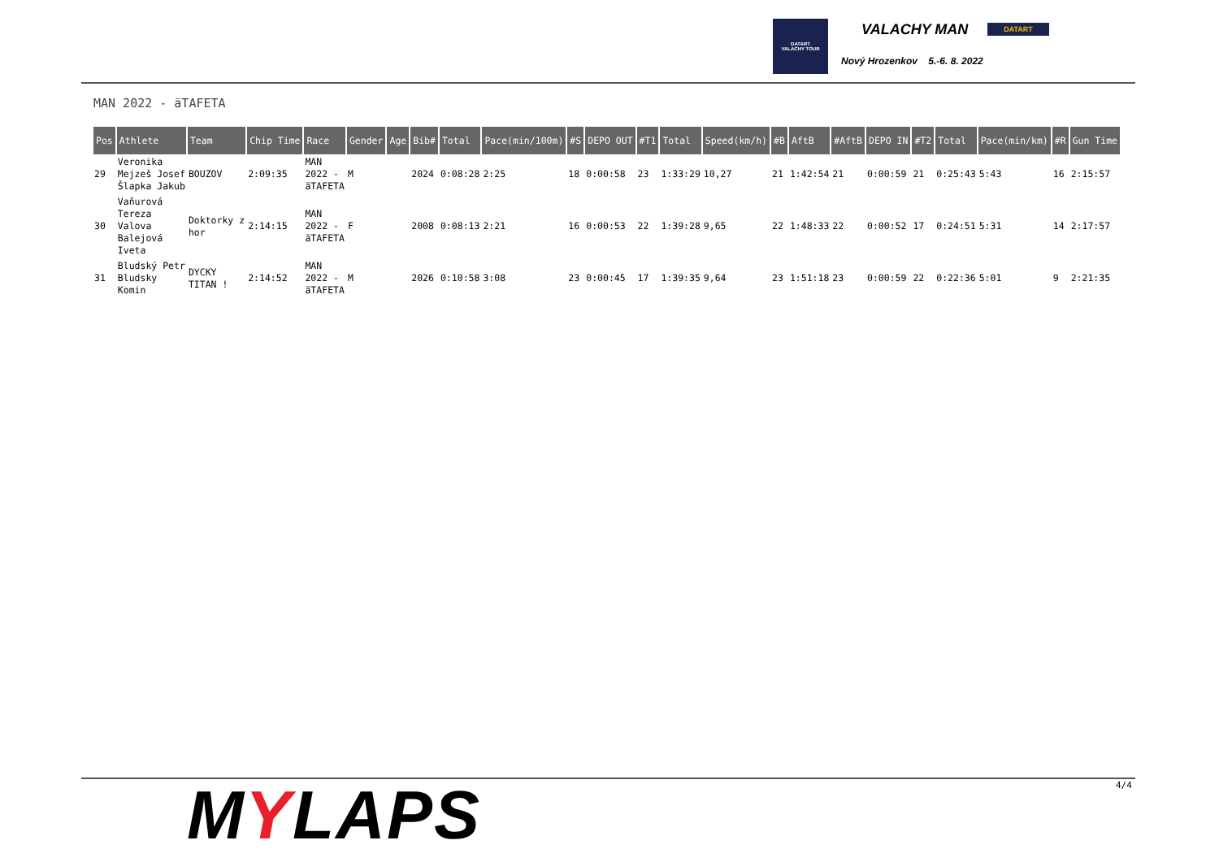DATART
VALACHY TOUR
VALACHY MAN DATART
Nový Hrozenkov 5.-6. 8. 2022
MAN 2022 - äTAFETA
| Pos | Athlete | Team | Chip Time | Race | Gender | Age | Bib# | Total | Pace(min/100m) | #S | DEPO OUT | #T1 | Total | Speed(km/h) | #B | AftB | #AftB | DEPO IN | #T2 | Total | Pace(min/km) | #R | Gun Time |
| --- | --- | --- | --- | --- | --- | --- | --- | --- | --- | --- | --- | --- | --- | --- | --- | --- | --- | --- | --- | --- | --- | --- | --- |
| 29 | Veronika Mejzeš Josef Šlapka Jakub | BOUZOV | 2:09:35 | MAN 2022 - äTAFETA | M | | 2024 | 0:08:28 | 2:25 | 18 | 0:00:58 | 23 | 1:33:29 | 10,27 | 21 | 1:42:54 | 21 | 0:00:59 | 21 | 0:25:43 | 5:43 | 16 | 2:15:57 |
| 30 | Vaňurová Tereza Valova Balejová Iveta | Doktorky z hor | 2:14:15 | MAN 2022 - äTAFETA | F | | 2008 | 0:08:13 | 2:21 | 16 | 0:00:53 | 22 | 1:39:28 | 9,65 | 22 | 1:48:33 | 22 | 0:00:52 | 17 | 0:24:51 | 5:31 | 14 | 2:17:57 |
| 31 | Bludský Petr Bludsky Komin | DYCKY TITAN ! | 2:14:52 | MAN 2022 - äTAFETA | M | | 2026 | 0:10:58 | 3:08 | 23 | 0:00:45 | 17 | 1:39:35 | 9,64 | 23 | 1:51:18 | 23 | 0:00:59 | 22 | 0:22:36 | 5:01 | 9 | 2:21:35 |
MYLAPS 4/4